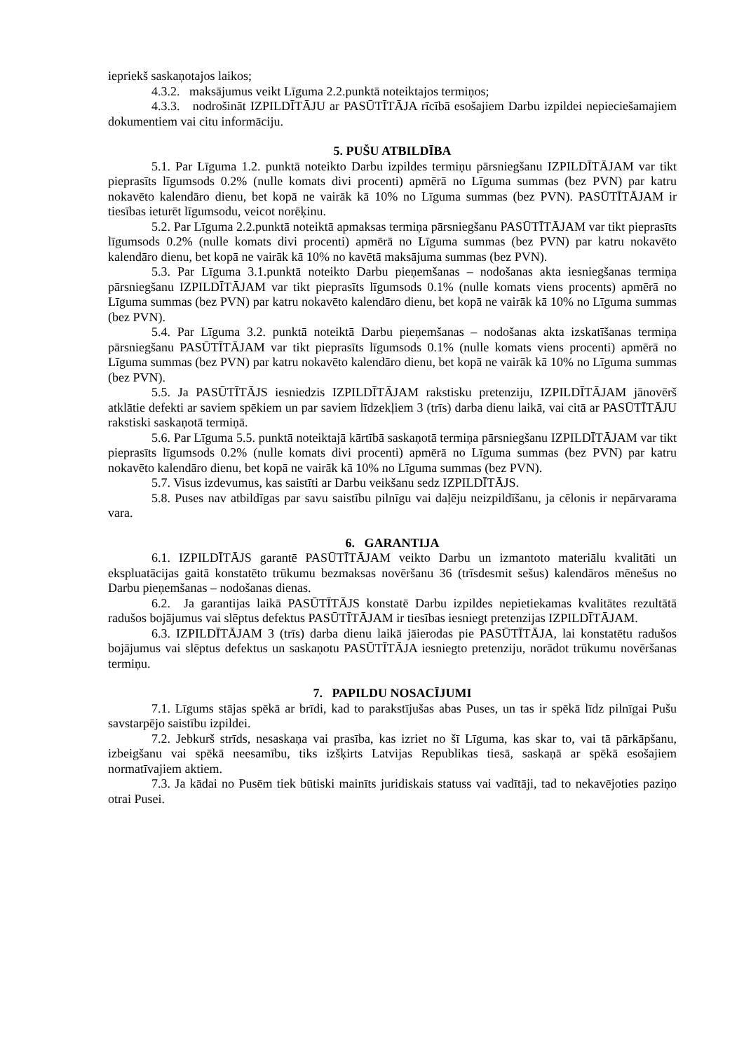iepriekš saskaņotajos laikos;
4.3.2. maksājumus veikt Līguma 2.2.punktā noteiktajos termiņos;
4.3.3. nodrošināt IZPILDĪTĀJU ar PASŪTĪTĀJA rīcībā esošajiem Darbu izpildei nepieciešamajiem dokumentiem vai citu informāciju.
5. PUŠU ATBILDĪBA
5.1. Par Līguma 1.2. punktā noteikto Darbu izpildes termiņu pārsniegšanu IZPILDĪTĀJAM var tikt pieprasīts līgumsods 0.2% (nulle komats divi procenti) apmērā no Līguma summas (bez PVN) par katru nokavēto kalendāro dienu, bet kopā ne vairāk kā 10% no Līguma summas (bez PVN). PASŪTĪTĀJAM ir tiesības ieturēt līgumsodu, veicot norēķinu.
5.2. Par Līguma 2.2.punktā noteiktā apmaksas termiņa pārsniegšanu PASŪTĪTĀJAM var tikt pieprasīts līgumsods 0.2% (nulle komats divi procenti) apmērā no Līguma summas (bez PVN) par katru nokavēto kalendāro dienu, bet kopā ne vairāk kā 10% no kavētā maksājuma summas (bez PVN).
5.3. Par Līguma 3.1.punktā noteikto Darbu pieņemšanas – nodošanas akta iesniegšanas termiņa pārsniegšanu IZPILDĪTĀJAM var tikt pieprasīts līgumsods 0.1% (nulle komats viens procents) apmērā no Līguma summas (bez PVN) par katru nokavēto kalendāro dienu, bet kopā ne vairāk kā 10% no Līguma summas (bez PVN).
5.4. Par Līguma 3.2. punktā noteiktā Darbu pieņemšanas – nodošanas akta izskatīšanas termiņa pārsniegšanu PASŪTĪTĀJAM var tikt pieprasīts līgumsods 0.1% (nulle komats viens procenti) apmērā no Līguma summas (bez PVN) par katru nokavēto kalendāro dienu, bet kopā ne vairāk kā 10% no Līguma summas (bez PVN).
5.5. Ja PASŪTĪTĀJS iesniedzis IZPILDĪTĀJAM rakstisku pretenziju, IZPILDĪTĀJAM jānovērš atklātie defekti ar saviem spēkiem un par saviem līdzekļiem 3 (trīs) darba dienu laikā, vai citā ar PASŪTĪTĀJU rakstiski saskaņotā termiņā.
5.6. Par Līguma 5.5. punktā noteiktajā kārtībā saskaņotā termiņa pārsniegšanu IZPILDĪTĀJAM var tikt pieprasīts līgumsods 0.2% (nulle komats divi procenti) apmērā no Līguma summas (bez PVN) par katru nokavēto kalendāro dienu, bet kopā ne vairāk kā 10% no Līguma summas (bez PVN).
5.7. Visus izdevumus, kas saistīti ar Darbu veikšanu sedz IZPILDĪTĀJS.
5.8. Puses nav atbildīgas par savu saistību pilnīgu vai daļēju neizpildīšanu, ja cēlonis ir nepārvarama vara.
6. GARANTIJA
6.1. IZPILDĪTĀJS garantē PASŪTĪTĀJAM veikto Darbu un izmantoto materiālu kvalitāti un ekspluatācijas gaitā konstatēto trūkumu bezmaksas novēršanu 36 (trīsdesmit sešus) kalendāros mēnešus no Darbu pieņemšanas – nodošanas dienas.
6.2. Ja garantijas laikā PASŪTĪTĀJS konstatē Darbu izpildes nepietiekamas kvalitātes rezultātā radušos bojājumus vai slēptus defektus PASŪTĪTĀJAM ir tiesības iesniegt pretenzijas IZPILDĪTĀJAM.
6.3. IZPILDĪTĀJAM 3 (trīs) darba dienu laikā jāierodas pie PASŪTĪTĀJA, lai konstatētu radušos bojājumus vai slēptus defektus un saskaņotu PASŪTĪTĀJA iesniegto pretenziju, norādot trūkumu novēršanas termiņu.
7. PAPILDU NOSACĪJUMI
7.1. Līgums stājas spēkā ar brīdi, kad to parakstījušas abas Puses, un tas ir spēkā līdz pilnīgai Pušu savstarpējo saistību izpildei.
7.2. Jebkurš strīds, nesaskaņa vai prasība, kas izriet no šī Līguma, kas skar to, vai tā pārkāpšanu, izbeigšanu vai spēkā neesamību, tiks izšķirts Latvijas Republikas tiesā, saskaņā ar spēkā esošajiem normatīvajiem aktiem.
7.3. Ja kādai no Pusēm tiek būtiski mainīts juridiskais statuss vai vadītāji, tad to nekavējoties paziņo otrai Pusei.